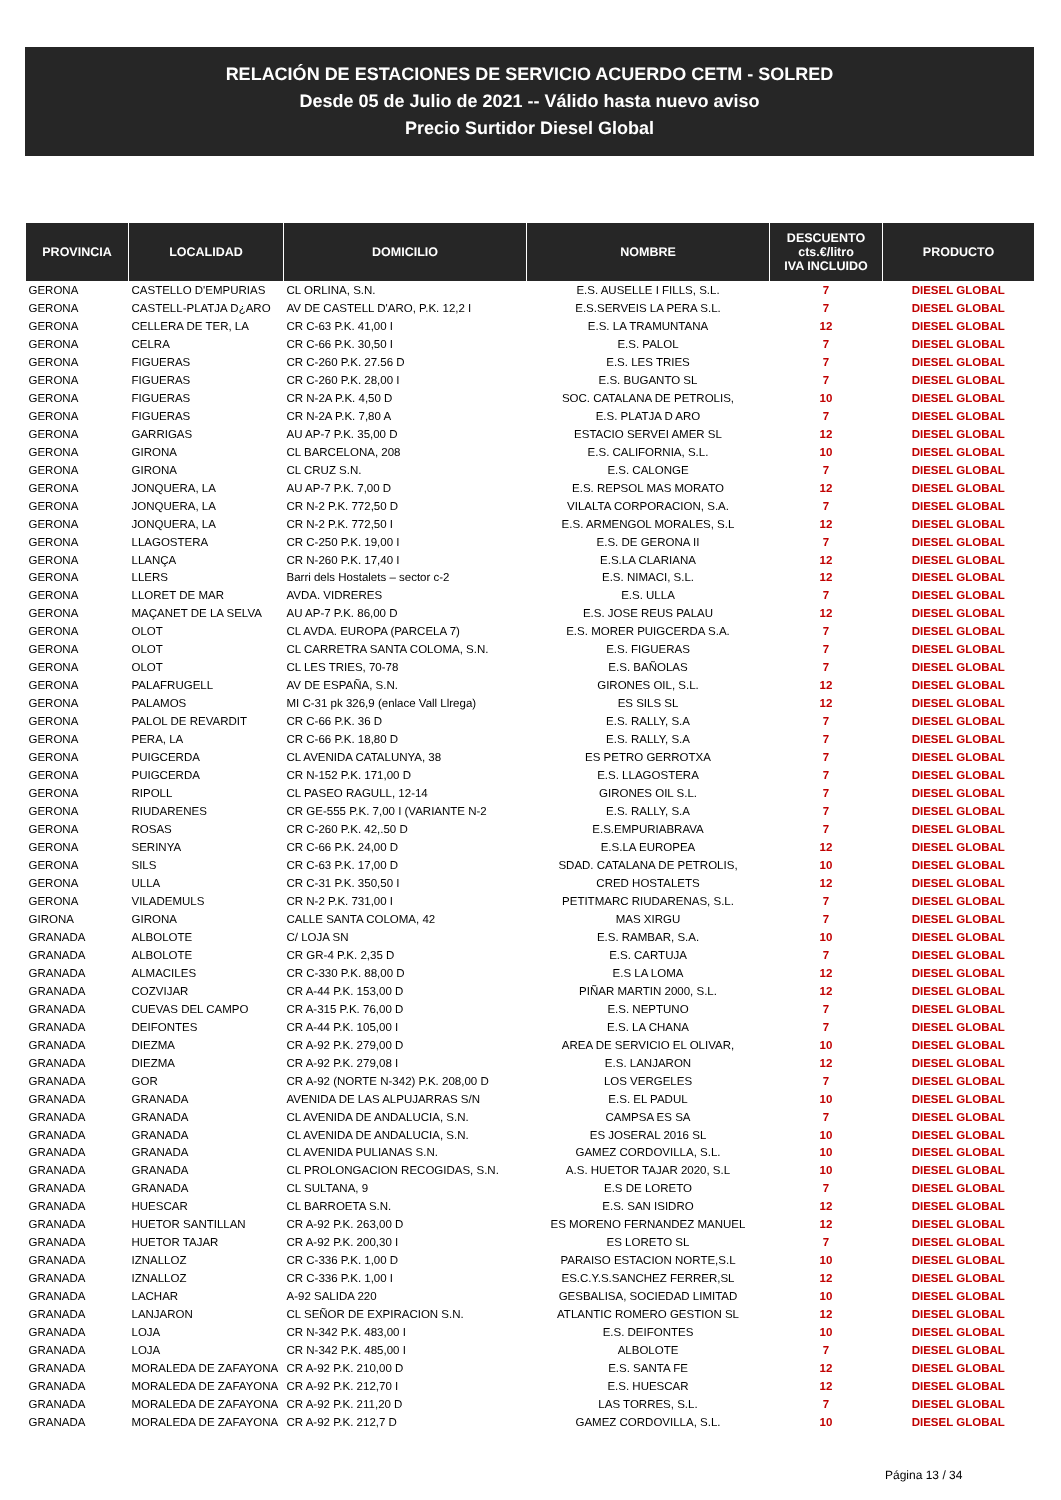RELACIÓN DE ESTACIONES DE SERVICIO ACUERDO CETM - SOLRED
Desde 05 de Julio de 2021 -- Válido hasta nuevo aviso
Precio Surtidor Diesel Global
| PROVINCIA | LOCALIDAD | DOMICILIO | NOMBRE | DESCUENTO cts.€/litro IVA INCLUIDO | PRODUCTO |
| --- | --- | --- | --- | --- | --- |
| GERONA | CASTELLO D'EMPURIAS | CL ORLINA, S.N. | E.S. AUSELLE I FILLS, S.L. | 7 | DIESEL GLOBAL |
| GERONA | CASTELL-PLATJA D¿ARO | AV DE CASTELL D'ARO, P.K. 12,2 I | E.S.SERVEIS LA PERA S.L. | 7 | DIESEL GLOBAL |
| GERONA | CELLERA DE TER, LA | CR C-63 P.K. 41,00 I | E.S. LA TRAMUNTANA | 12 | DIESEL GLOBAL |
| GERONA | CELRA | CR C-66 P.K. 30,50 I | E.S. PALOL | 7 | DIESEL GLOBAL |
| GERONA | FIGUERAS | CR C-260 P.K. 27.56 D | E.S. LES TRIES | 7 | DIESEL GLOBAL |
| GERONA | FIGUERAS | CR C-260 P.K. 28,00 I | E.S. BUGANTO SL | 7 | DIESEL GLOBAL |
| GERONA | FIGUERAS | CR N-2A P.K. 4,50 D | SOC. CATALANA DE PETROLIS, | 10 | DIESEL GLOBAL |
| GERONA | FIGUERAS | CR N-2A P.K. 7,80 A | E.S. PLATJA D ARO | 7 | DIESEL GLOBAL |
| GERONA | GARRIGAS | AU AP-7 P.K. 35,00 D | ESTACIO SERVEI AMER SL | 12 | DIESEL GLOBAL |
| GERONA | GIRONA | CL BARCELONA, 208 | E.S. CALIFORNIA, S.L. | 10 | DIESEL GLOBAL |
| GERONA | GIRONA | CL CRUZ S.N. | E.S. CALONGE | 7 | DIESEL GLOBAL |
| GERONA | JONQUERA, LA | AU AP-7 P.K. 7,00 D | E.S. REPSOL MAS MORATO | 12 | DIESEL GLOBAL |
| GERONA | JONQUERA, LA | CR N-2 P.K. 772,50 D | VILALTA CORPORACION, S.A. | 7 | DIESEL GLOBAL |
| GERONA | JONQUERA, LA | CR N-2 P.K. 772,50 I | E.S. ARMENGOL MORALES, S.L | 12 | DIESEL GLOBAL |
| GERONA | LLAGOSTERA | CR C-250 P.K. 19,00 I | E.S. DE GERONA II | 7 | DIESEL GLOBAL |
| GERONA | LLANÇA | CR N-260 P.K. 17,40 I | E.S.LA CLARIANA | 12 | DIESEL GLOBAL |
| GERONA | LLERS | Barri dels Hostalets – sector c-2 | E.S. NIMACI, S.L. | 12 | DIESEL GLOBAL |
| GERONA | LLORET DE MAR | AVDA. VIDRERES | E.S. ULLA | 7 | DIESEL GLOBAL |
| GERONA | MAÇANET DE LA SELVA | AU AP-7 P.K. 86,00 D | E.S. JOSE REUS PALAU | 12 | DIESEL GLOBAL |
| GERONA | OLOT | CL AVDA. EUROPA (PARCELA 7) | E.S. MORER PUIGCERDA S.A. | 7 | DIESEL GLOBAL |
| GERONA | OLOT | CL CARRETRA SANTA COLOMA, S.N. | E.S. FIGUERAS | 7 | DIESEL GLOBAL |
| GERONA | OLOT | CL LES TRIES, 70-78 | E.S. BAÑOLAS | 7 | DIESEL GLOBAL |
| GERONA | PALAFRUGELL | AV DE ESPAÑA, S.N. | GIRONES OIL, S.L. | 12 | DIESEL GLOBAL |
| GERONA | PALAMOS | MI C-31 pk 326,9 (enlace Vall Llrega) | ES SILS SL | 12 | DIESEL GLOBAL |
| GERONA | PALOL DE REVARDIT | CR C-66 P.K. 36 D | E.S. RALLY, S.A | 7 | DIESEL GLOBAL |
| GERONA | PERA, LA | CR C-66 P.K. 18,80 D | E.S. RALLY, S.A | 7 | DIESEL GLOBAL |
| GERONA | PUIGCERDA | CL AVENIDA CATALUNYA, 38 | ES PETRO GERROTXA | 7 | DIESEL GLOBAL |
| GERONA | PUIGCERDA | CR N-152 P.K. 171,00 D | E.S. LLAGOSTERA | 7 | DIESEL GLOBAL |
| GERONA | RIPOLL | CL PASEO RAGULL, 12-14 | GIRONES OIL S.L. | 7 | DIESEL GLOBAL |
| GERONA | RIUDARENES | CR GE-555 P.K. 7,00 I (VARIANTE N-2 | E.S. RALLY, S.A | 7 | DIESEL GLOBAL |
| GERONA | ROSAS | CR C-260 P.K. 42,.50 D | E.S.EMPURIABRAVA | 7 | DIESEL GLOBAL |
| GERONA | SERINYA | CR C-66 P.K. 24,00 D | E.S.LA EUROPEA | 12 | DIESEL GLOBAL |
| GERONA | SILS | CR C-63 P.K. 17,00 D | SDAD. CATALANA DE PETROLIS, | 10 | DIESEL GLOBAL |
| GERONA | ULLA | CR C-31 P.K. 350,50 I | CRED HOSTALETS | 12 | DIESEL GLOBAL |
| GERONA | VILADEMULS | CR N-2 P.K. 731,00 I | PETITMARC RIUDARENAS, S.L. | 7 | DIESEL GLOBAL |
| GIRONA | GIRONA | CALLE SANTA COLOMA, 42 | MAS XIRGU | 7 | DIESEL GLOBAL |
| GRANADA | ALBOLOTE | C/ LOJA SN | E.S. RAMBAR, S.A. | 10 | DIESEL GLOBAL |
| GRANADA | ALBOLOTE | CR GR-4 P.K. 2,35 D | E.S. CARTUJA | 7 | DIESEL GLOBAL |
| GRANADA | ALMACILES | CR C-330 P.K. 88,00 D | E.S LA LOMA | 12 | DIESEL GLOBAL |
| GRANADA | COZVIJAR | CR A-44 P.K. 153,00 D | PIÑAR MARTIN 2000, S.L. | 12 | DIESEL GLOBAL |
| GRANADA | CUEVAS DEL CAMPO | CR A-315 P.K. 76,00 D | E.S. NEPTUNO | 7 | DIESEL GLOBAL |
| GRANADA | DEIFONTES | CR A-44 P.K. 105,00 I | E.S. LA CHANA | 7 | DIESEL GLOBAL |
| GRANADA | DIEZMA | CR A-92 P.K. 279,00 D | AREA DE SERVICIO EL OLIVAR, | 10 | DIESEL GLOBAL |
| GRANADA | DIEZMA | CR A-92 P.K. 279,08 I | E.S. LANJARON | 12 | DIESEL GLOBAL |
| GRANADA | GOR | CR A-92 (NORTE N-342) P.K. 208,00 D | LOS VERGELES | 7 | DIESEL GLOBAL |
| GRANADA | GRANADA | AVENIDA DE LAS ALPUJARRAS S/N | E.S. EL PADUL | 10 | DIESEL GLOBAL |
| GRANADA | GRANADA | CL AVENIDA DE ANDALUCIA, S.N. | CAMPSA ES SA | 7 | DIESEL GLOBAL |
| GRANADA | GRANADA | CL AVENIDA DE ANDALUCIA, S.N. | ES JOSERAL 2016 SL | 10 | DIESEL GLOBAL |
| GRANADA | GRANADA | CL AVENIDA PULIANAS S.N. | GAMEZ CORDOVILLA, S.L. | 10 | DIESEL GLOBAL |
| GRANADA | GRANADA | CL PROLONGACION RECOGIDAS, S.N. | A.S. HUETOR TAJAR 2020, S.L | 10 | DIESEL GLOBAL |
| GRANADA | GRANADA | CL SULTANA, 9 | E.S DE LORETO | 7 | DIESEL GLOBAL |
| GRANADA | HUESCAR | CL BARROETA S.N. | E.S. SAN ISIDRO | 12 | DIESEL GLOBAL |
| GRANADA | HUETOR SANTILLAN | CR A-92 P.K. 263,00 D | ES MORENO FERNANDEZ MANUEL | 12 | DIESEL GLOBAL |
| GRANADA | HUETOR TAJAR | CR A-92 P.K. 200,30 I | ES LORETO SL | 7 | DIESEL GLOBAL |
| GRANADA | IZNALLOZ | CR C-336 P.K. 1,00 D | PARAISO ESTACION NORTE,S.L | 10 | DIESEL GLOBAL |
| GRANADA | IZNALLOZ | CR C-336 P.K. 1,00 I | ES.C.Y.S.SANCHEZ FERRER,SL | 12 | DIESEL GLOBAL |
| GRANADA | LACHAR | A-92 SALIDA 220 | GESBALISA, SOCIEDAD LIMITAD | 10 | DIESEL GLOBAL |
| GRANADA | LANJARON | CL SEÑOR DE EXPIRACION S.N. | ATLANTIC ROMERO GESTION SL | 12 | DIESEL GLOBAL |
| GRANADA | LOJA | CR N-342 P.K. 483,00 I | E.S. DEIFONTES | 10 | DIESEL GLOBAL |
| GRANADA | LOJA | CR N-342 P.K. 485,00 I | ALBOLOTE | 7 | DIESEL GLOBAL |
| GRANADA | MORALEDA DE ZAFAYONA | CR A-92 P.K. 210,00 D | E.S. SANTA FE | 12 | DIESEL GLOBAL |
| GRANADA | MORALEDA DE ZAFAYONA | CR A-92 P.K. 212,70 I | E.S. HUESCAR | 12 | DIESEL GLOBAL |
| GRANADA | MORALEDA DE ZAFAYONA | CR A-92 P.K. 211,20 D | LAS TORRES, S.L. | 7 | DIESEL GLOBAL |
| GRANADA | MORALEDA DE ZAFAYONA | CR A-92 P.K. 212,7 D | GAMEZ CORDOVILLA, S.L. | 10 | DIESEL GLOBAL |
Página 13 / 34